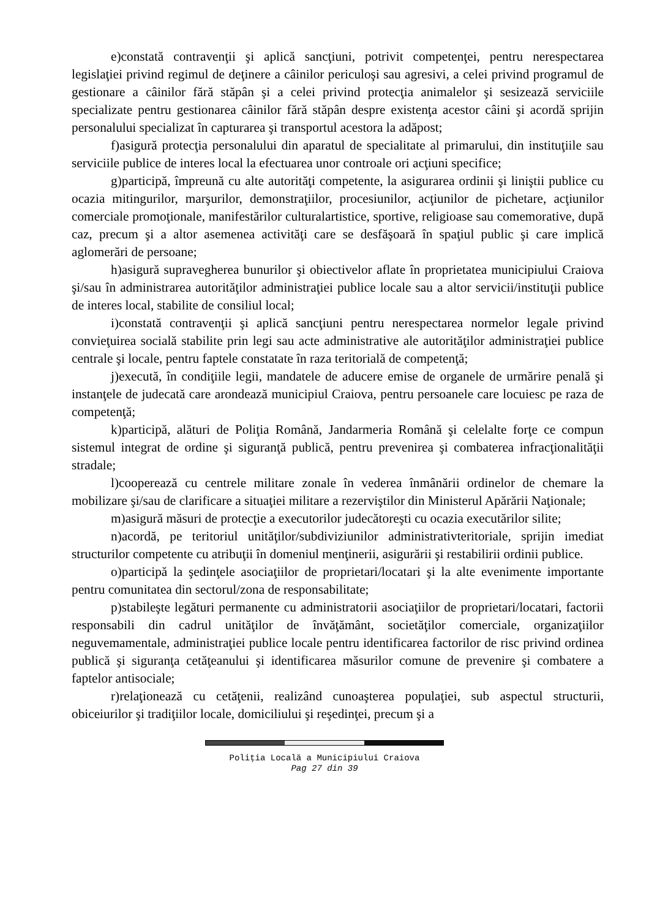e)constată contravenţii şi aplică sancţiuni, potrivit competenţei, pentru nerespectarea legislaţiei privind regimul de deţinere a câinilor periculoşi sau agresivi, a celei privind programul de gestionare a câinilor fără stăpân şi a celei privind protecţia animalelor şi sesizează serviciile specializate pentru gestionarea câinilor fără stăpân despre existenţa acestor câini şi acordă sprijin personalului specializat în capturarea şi transportul acestora la adăpost;
f)asigură protecţia personalului din aparatul de specialitate al primarului, din instituţiile sau serviciile publice de interes local la efectuarea unor controale ori acţiuni specifice;
g)participă, împreună cu alte autorităţi competente, la asigurarea ordinii şi liniştii publice cu ocazia mitingurilor, marşurilor, demonstraţiilor, procesiunilor, acţiunilor de pichetare, acţiunilor comerciale promoţionale, manifestărilor culturalartistice, sportive, religioase sau comemorative, după caz, precum şi a altor asemenea activităţi care se desfăşoară în spaţiul public şi care implică aglomerări de persoane;
h)asigură supravegherea bunurilor şi obiectivelor aflate în proprietatea municipiului Craiova şi/sau în administrarea autorităţilor administraţiei publice locale sau a altor servicii/instituţii publice de interes local, stabilite de consiliul local;
i)constată contravenţii şi aplică sancţiuni pentru nerespectarea normelor legale privind convieţuirea socială stabilite prin legi sau acte administrative ale autorităţilor administraţiei publice centrale şi locale, pentru faptele constatate în raza teritorială de competenţă;
j)execută, în condiţiile legii, mandatele de aducere emise de organele de urmărire penală şi instanţele de judecată care arondează municipiul Craiova, pentru persoanele care locuiesc pe raza de competenţă;
k)participă, alături de Poliţia Română, Jandarmeria Română şi celelalte forţe ce compun sistemul integrat de ordine şi siguranţă publică, pentru prevenirea şi combaterea infracţionalităţii stradale;
l)cooperează cu centrele militare zonale în vederea înmânării ordinelor de chemare la mobilizare şi/sau de clarificare a situaţiei militare a rezerviştilor din Ministerul Apărării Naţionale;
m)asigură măsuri de protecţie a executorilor judecătoreşti cu ocazia executărilor silite;
n)acordă, pe teritoriul unităţilor/subdiviziunilor administrativteritoriale, sprijin imediat structurilor competente cu atribuţii în domeniul menţinerii, asigurării şi restabilirii ordinii publice.
o)participă la şedinţele asociaţiilor de proprietari/locatari şi la alte evenimente importante pentru comunitatea din sectorul/zona de responsabilitate;
p)stabileşte legături permanente cu administratorii asociaţiilor de proprietari/locatari, factorii responsabili din cadrul unităţilor de învăţământ, societăţilor comerciale, organizaţiilor neguvemamentale, administraţiei publice locale pentru identificarea factorilor de risc privind ordinea publică şi siguranţa cetăţeanului şi identificarea măsurilor comune de prevenire şi combatere a faptelor antisociale;
r)relaţionează cu cetăţenii, realizând cunoaşterea populaţiei, sub aspectul structurii, obiceiurilor şi tradiţiilor locale, domiciliului şi reşedinţei, precum şi a
Poliţia Locală a Municipiului Craiova
Pag 27 din 39